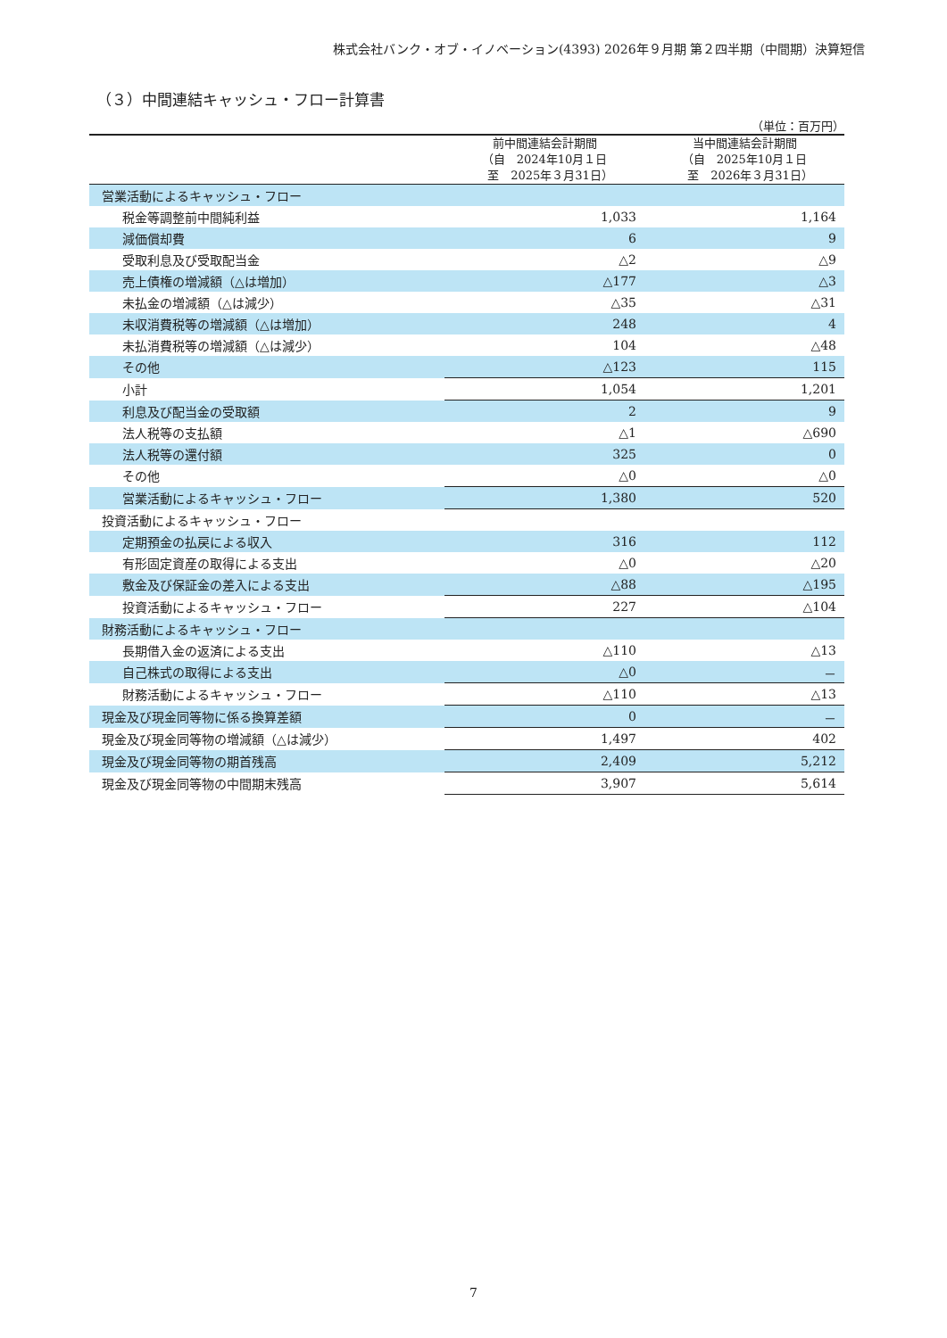株式会社バンク・オブ・イノベーション(4393) 2026年９月期 第２四半期（中間期）決算短信
（３）中間連結キャッシュ・フロー計算書
（単位：百万円）
| | 前中間連結会計期間 （自 2024年10月１日 至 2025年３月31日） | 当中間連結会計期間 （自 2025年10月１日 至 2026年３月31日） |
| --- | --- | --- |
| 営業活動によるキャッシュ・フロー | | |
| 税金等調整前中間純利益 | 1,033 | 1,164 |
| 減価償却費 | 6 | 9 |
| 受取利息及び受取配当金 | △2 | △9 |
| 売上債権の増減額（△は増加） | △177 | △3 |
| 未払金の増減額（△は減少） | △35 | △31 |
| 未収消費税等の増減額（△は増加） | 248 | 4 |
| 未払消費税等の増減額（△は減少） | 104 | △48 |
| その他 | △123 | 115 |
| 小計 | 1,054 | 1,201 |
| 利息及び配当金の受取額 | 2 | 9 |
| 法人税等の支払額 | △1 | △690 |
| 法人税等の還付額 | 325 | 0 |
| その他 | △0 | △0 |
| 営業活動によるキャッシュ・フロー | 1,380 | 520 |
| 投資活動によるキャッシュ・フロー | | |
| 定期預金の払戻による収入 | 316 | 112 |
| 有形固定資産の取得による支出 | △0 | △20 |
| 敷金及び保証金の差入による支出 | △88 | △195 |
| 投資活動によるキャッシュ・フロー | 227 | △104 |
| 財務活動によるキャッシュ・フロー | | |
| 長期借入金の返済による支出 | △110 | △13 |
| 自己株式の取得による支出 | △0 | － |
| 財務活動によるキャッシュ・フロー | △110 | △13 |
| 現金及び現金同等物に係る換算差額 | 0 | － |
| 現金及び現金同等物の増減額（△は減少） | 1,497 | 402 |
| 現金及び現金同等物の期首残高 | 2,409 | 5,212 |
| 現金及び現金同等物の中間期末残高 | 3,907 | 5,614 |
7